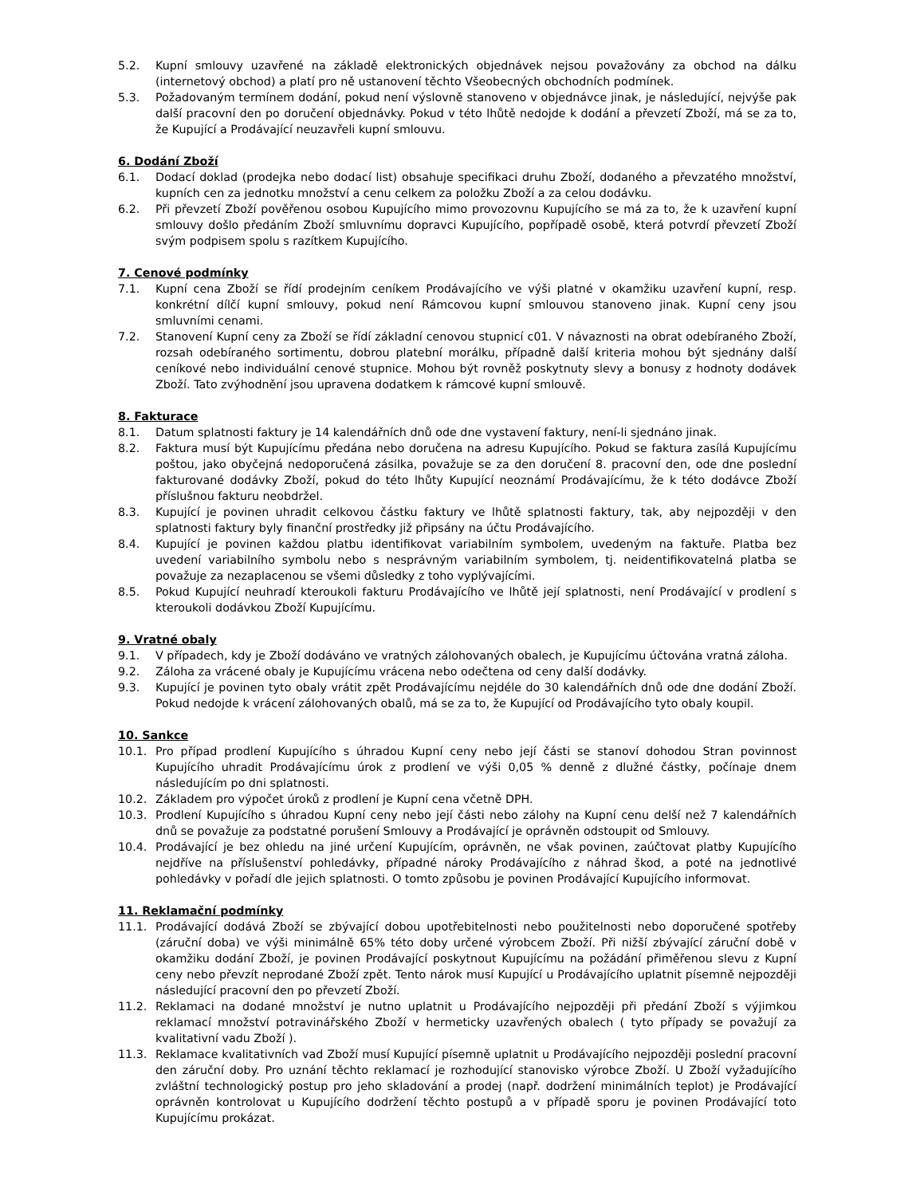5.2. Kupní smlouvy uzavřené na základě elektronických objednávek nejsou považovány za obchod na dálku (internetový obchod) a platí pro ně ustanovení těchto Všeobecných obchodních podmínek.
5.3. Požadovaným termínem dodání, pokud není výslovně stanoveno v objednávce jinak, je následující, nejvýše pak další pracovní den po doručení objednávky. Pokud v této lhůtě nedojde k dodání a převzetí Zboží, má se za to, že Kupující a Prodávající neuzavřeli kupní smlouvu.
6. Dodání Zboží
6.1. Dodací doklad (prodejka nebo dodací list) obsahuje specifikaci druhu Zboží, dodaného a převzatého množství, kupních cen za jednotku množství a cenu celkem za položku Zboží a za celou dodávku.
6.2. Při převzetí Zboží pověřenou osobou Kupujícího mimo provozovnu Kupujícího se má za to, že k uzavření kupní smlouvy došlo předáním Zboží smluvnímu dopravci Kupujícího, popřípadě osobě, která potvrdí převzetí Zboží svým podpisem spolu s razítkem Kupujícího.
7. Cenové podmínky
7.1. Kupní cena Zboží se řídí prodejním ceníkem Prodávajícího ve výši platné v okamžiku uzavření kupní, resp. konkrétní dílčí kupní smlouvy, pokud není Rámcovou kupní smlouvou stanoveno jinak. Kupní ceny jsou smluvními cenami.
7.2. Stanovení Kupní ceny za Zboží se řídí základní cenovou stupnicí c01. V návaznosti na obrat odebíraného Zboží, rozsah odebíraného sortimentu, dobrou platební morálku, případně další kriteria mohou být sjednány další ceníkové nebo individuální cenové stupnice. Mohou být rovněž poskytnuty slevy a bonusy z hodnoty dodávek Zboží. Tato zvýhodnění jsou upravena dodatkem k rámcové kupní smlouvě.
8. Fakturace
8.1. Datum splatnosti faktury je 14 kalendářních dnů ode dne vystavení faktury, není-li sjednáno jinak.
8.2. Faktura musí být Kupujícímu předána nebo doručena na adresu Kupujícího. Pokud se faktura zasílá Kupujícímu poštou, jako obyčejná nedoporučená zásilka, považuje se za den doručení 8. pracovní den, ode dne poslední fakturované dodávky Zboží, pokud do této lhůty Kupující neoznámí Prodávajícímu, že k této dodávce Zboží příslušnou fakturu neobdržel.
8.3. Kupující je povinen uhradit celkovou částku faktury ve lhůtě splatnosti faktury, tak, aby nejpozději v den splatnosti faktury byly finanční prostředky již připsány na účtu Prodávajícího.
8.4. Kupující je povinen každou platbu identifikovat variabilním symbolem, uvedeným na faktuře. Platba bez uvedení variabilního symbolu nebo s nesprávným variabilním symbolem, tj. neidentifikovatelná platba se považuje za nezaplacenou se všemi důsledky z toho vyplývajícími.
8.5. Pokud Kupující neuhradí kteroukoli fakturu Prodávajícího ve lhůtě její splatnosti, není Prodávající v prodlení s kteroukoli dodávkou Zboží Kupujícímu.
9. Vratné obaly
9.1. V případech, kdy je Zboží dodáváno ve vratných zálohovaných obalech, je Kupujícímu účtována vratná záloha.
9.2. Záloha za vrácené obaly je Kupujícímu vrácena nebo odečtena od ceny další dodávky.
9.3. Kupující je povinen tyto obaly vrátit zpět Prodávajícímu nejdéle do 30 kalendářních dnů ode dne dodání Zboží. Pokud nedojde k vrácení zálohovaných obalů, má se za to, že Kupující od Prodávajícího tyto obaly koupil.
10. Sankce
10.1. Pro případ prodlení Kupujícího s úhradou Kupní ceny nebo její části se stanoví dohodou Stran povinnost Kupujícího uhradit Prodávajícímu úrok z prodlení ve výši 0,05 % denně z dlužné částky, počínaje dnem následujícím po dni splatnosti.
10.2. Základem pro výpočet úroků z prodlení je Kupní cena včetně DPH.
10.3. Prodlení Kupujícího s úhradou Kupní ceny nebo její části nebo zálohy na Kupní cenu delší než 7 kalendářních dnů se považuje za podstatné porušení Smlouvy a Prodávající je oprávněn odstoupit od Smlouvy.
10.4. Prodávající je bez ohledu na jiné určení Kupujícím, oprávněn, ne však povinen, zaúčtovat platby Kupujícího nejdříve na příslušenství pohledávky, případné nároky Prodávajícího z náhrad škod, a poté na jednotlivé pohledávky v pořadí dle jejich splatnosti. O tomto způsobu je povinen Prodávající Kupujícího informovat.
11. Reklamační podmínky
11.1. Prodávající dodává Zboží se zbývající dobou upotřebitelnosti nebo použitelnosti nebo doporučené spotřeby (záruční doba) ve výši minimálně 65% této doby určené výrobcem Zboží. Při nižší zbývající záruční době v okamžiku dodání Zboží, je povinen Prodávající poskytnout Kupujícímu na požádání přiměřenou slevu z Kupní ceny nebo převzít neprodané Zboží zpět. Tento nárok musí Kupující u Prodávajícího uplatnit písemně nejpozději následující pracovní den po převzetí Zboží.
11.2. Reklamaci na dodané množství je nutno uplatnit u Prodávajícího nejpozději při předání Zboží s výjimkou reklamací množství potravinářského Zboží v hermeticky uzavřených obalech ( tyto případy se považují za kvalitativní vadu Zboží ).
11.3. Reklamace kvalitativních vad Zboží musí Kupující písemně uplatnit u Prodávajícího nejpozději poslední pracovní den záruční doby. Pro uznání těchto reklamací je rozhodující stanovisko výrobce Zboží. U Zboží vyžadujícího zvláštní technologický postup pro jeho skladování a prodej (např. dodržení minimálních teplot) je Prodávající oprávněn kontrolovat u Kupujícího dodržení těchto postupů a v případě sporu je povinen Prodávající toto Kupujícímu prokázat.